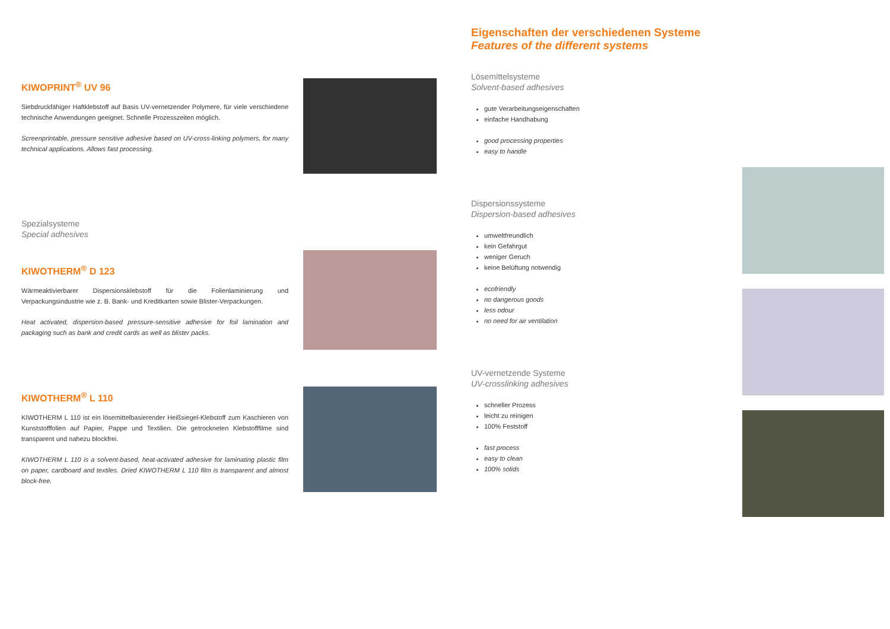KIWOPRINT<sup>®</sup> UV 96
Siebdruckfähiger Haftklebstoff auf Basis UV-vernetzender Polymere, für viele verschiedene technische Anwendungen geeignet. Schnelle Prozesszeiten möglich.
Screenprintable, pressure sensitive adhesive based on UV-cross-linking polymers, for many technical applications. Allows fast processing.
Spezialsysteme
Special adhesives
KIWOTHERM<sup>®</sup> D 123
Wärmeaktivierbarer Dispersionsklebstoff für die Folienlaminierung und Verpackungsindustrie wie z. B. Bank- und Kreditkarten sowie Blister-Verpackungen.
Heat activated, dispersion-based pressure-sensitive adhesive for foil lamination and packaging such as bank and credit cards as well as blister packs.
KIWOTHERM<sup>®</sup> L 110
KIWOTHERM L 110 ist ein lösemittelbasierender Heißsiegel-Klebstoff zum Kaschieren von Kunststofffolien auf Papier, Pappe und Textilien. Die getrockneten Klebstofffilme sind transparent und nahezu blockfrei.
KIWOTHERM L 110 is a solvent-based, heat-activated adhesive for laminating plastic film on paper, cardboard and textiles. Dried KIWOTHERM L 110 film is transparent and almost block-free.
Eigenschaften der verschiedenen Systeme
Features of the different systems
Lösemittelsysteme
Solvent-based adhesives
gute Verarbeitungseigenschaften
einfache Handhabung
good processing properties
easy to handle
Dispersionssysteme
Dispersion-based adhesives
umweltfreundlich
kein Gefahrgut
weniger Geruch
keine Belüftung notwendig
ecofriendly
no dangerous goods
less odour
no need for air ventilation
UV-vernetzende Systeme
UV-crosslinking adhesives
schneller Prozess
leicht zu reinigen
100% Feststoff
fast process
easy to clean
100% solids